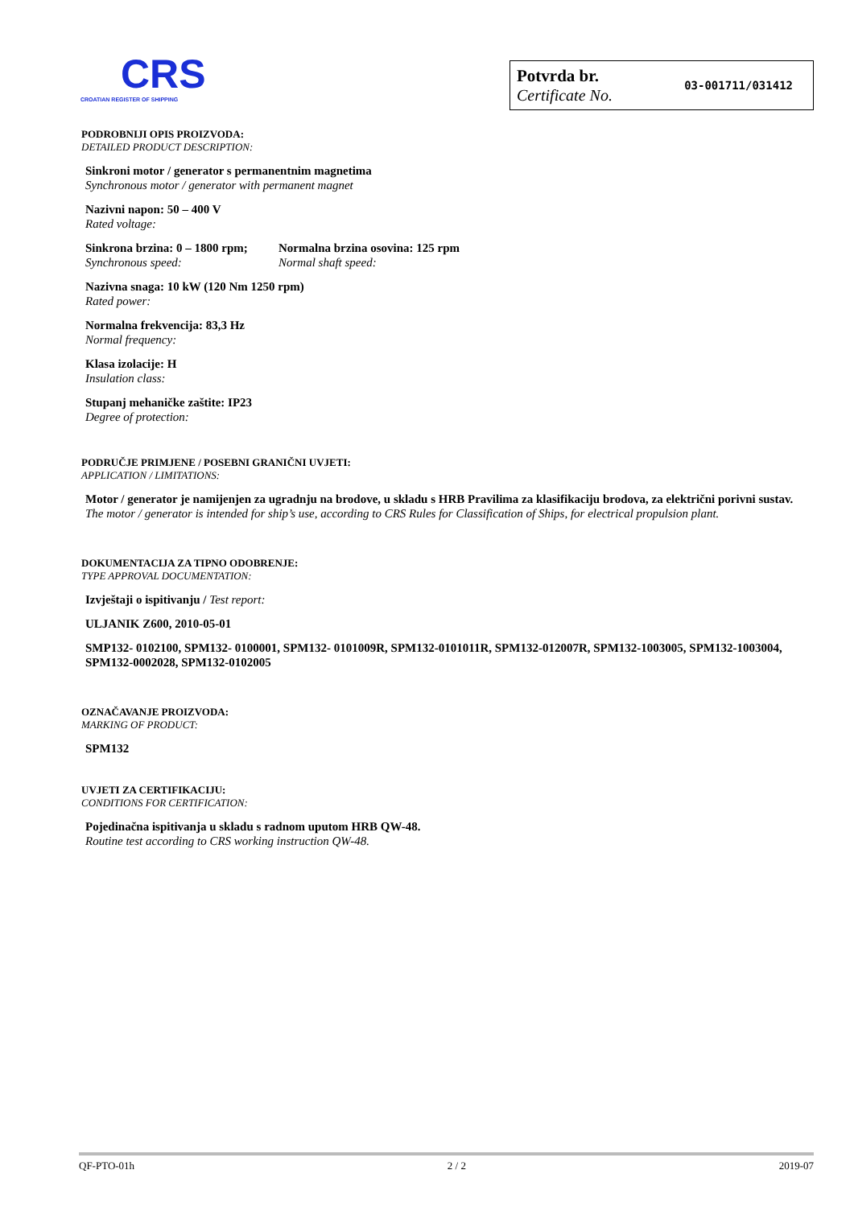CRS
CROATIAN REGISTER OF SHIPPING
Potvrda br.
Certificate No.
03-001711/031412
PODROBNIJI OPIS PROIZVODA:
DETAILED PRODUCT DESCRIPTION:
Sinkroni motor / generator s permanentnim magnetima
Synchronous motor / generator with permanent magnet
Nazivni napon: 50 – 400 V
Rated voltage:
Sinkrona brzina: 0 – 1800 rpm;
Synchronous speed:
Normalna brzina osovina: 125 rpm
Normal shaft speed:
Nazivna snaga: 10 kW (120 Nm 1250 rpm)
Rated power:
Normalna frekvencija: 83,3 Hz
Normal frequency:
Klasa izolacije: H
Insulation class:
Stupanj mehaničke zaštite: IP23
Degree of protection:
PODRUČJE PRIMJENE / POSEBNI GRANIČNI UVJETI:
APPLICATION / LIMITATIONS:
Motor / generator je namijenjen za ugradnju na brodove, u skladu s HRB Pravilima za klasifikaciju brodova, za električni porivni sustav.
The motor / generator is intended for ship’s use, according to CRS Rules for Classification of Ships, for electrical propulsion plant.
DOKUMENTACIJA ZA TIPNO ODOBRENJE:
TYPE APPROVAL DOCUMENTATION:
Izvještaji o ispitivanju / Test report:
ULJANIK Z600, 2010-05-01
SMP132- 0102100, SPM132- 0100001, SPM132- 0101009R, SPM132-0101011R, SPM132-012007R, SPM132-1003005, SPM132-1003004, SPM132-0002028, SPM132-0102005
OZNAČAVANJE PROIZVODA:
MARKING OF PRODUCT:
SPM132
UVJETI ZA CERTIFIKACIJU:
CONDITIONS FOR CERTIFICATION:
Pojedinačna ispitivanja u skladu s radnom uputom HRB QW-48.
Routine test according to CRS working instruction QW-48.
QF-PTO-01h 2 / 2 2019-07